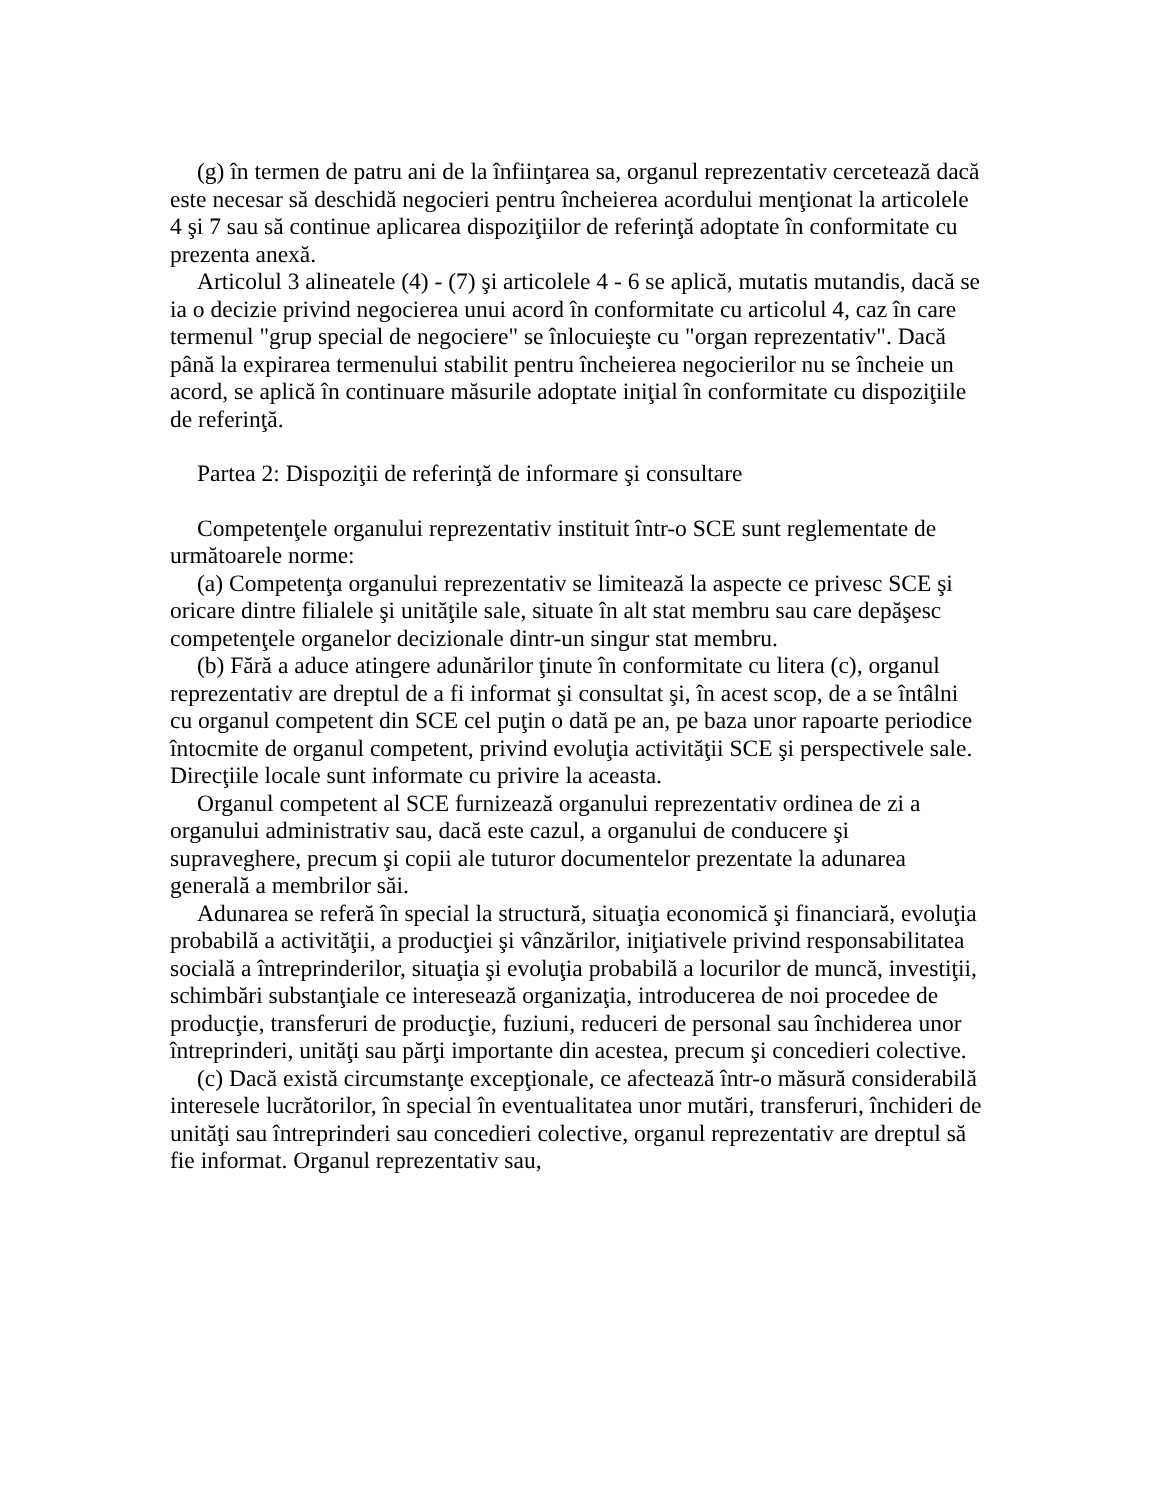(g) în termen de patru ani de la înfiinţarea sa, organul reprezentativ cercetează dacă este necesar să deschidă negocieri pentru încheierea acordului menţionat la articolele 4 şi 7 sau să continue aplicarea dispoziţiilor de referinţă adoptate în conformitate cu prezenta anexă.
Articolul 3 alineatele (4) - (7) şi articolele 4 - 6 se aplică, mutatis mutandis, dacă se ia o decizie privind negocierea unui acord în conformitate cu articolul 4, caz în care termenul "grup special de negociere" se înlocuieşte cu "organ reprezentativ". Dacă până la expirarea termenului stabilit pentru încheierea negocierilor nu se încheie un acord, se aplică în continuare măsurile adoptate iniţial în conformitate cu dispoziţiile de referinţă.
Partea 2: Dispoziţii de referinţă de informare şi consultare
Competenţele organului reprezentativ instituit într-o SCE sunt reglementate de următoarele norme:
(a) Competenţa organului reprezentativ se limitează la aspecte ce privesc SCE şi oricare dintre filialele şi unităţile sale, situate în alt stat membru sau care depăşesc competenţele organelor decizionale dintr-un singur stat membru.
(b) Fără a aduce atingere adunărilor ţinute în conformitate cu litera (c), organul reprezentativ are dreptul de a fi informat şi consultat şi, în acest scop, de a se întâlni cu organul competent din SCE cel puţin o dată pe an, pe baza unor rapoarte periodice întocmite de organul competent, privind evoluţia activităţii SCE şi perspectivele sale. Direcţiile locale sunt informate cu privire la aceasta.
Organul competent al SCE furnizează organului reprezentativ ordinea de zi a organului administrativ sau, dacă este cazul, a organului de conducere şi supraveghere, precum şi copii ale tuturor documentelor prezentate la adunarea generală a membrilor săi.
Adunarea se referă în special la structură, situaţia economică şi financiară, evoluţia probabilă a activităţii, a producţiei şi vânzărilor, iniţiativele privind responsabilitatea socială a întreprinderilor, situaţia şi evoluţia probabilă a locurilor de muncă, investiţii, schimbări substanţiale ce interesează organizaţia, introducerea de noi procedee de producţie, transferuri de producţie, fuziuni, reduceri de personal sau închiderea unor întreprinderi, unităţi sau părţi importante din acestea, precum şi concedieri colective.
(c) Dacă există circumstanţe excepţionale, ce afectează într-o măsură considerabilă interesele lucrătorilor, în special în eventualitatea unor mutări, transferuri, închideri de unităţi sau întreprinderi sau concedieri colective, organul reprezentativ are dreptul să fie informat. Organul reprezentativ sau,